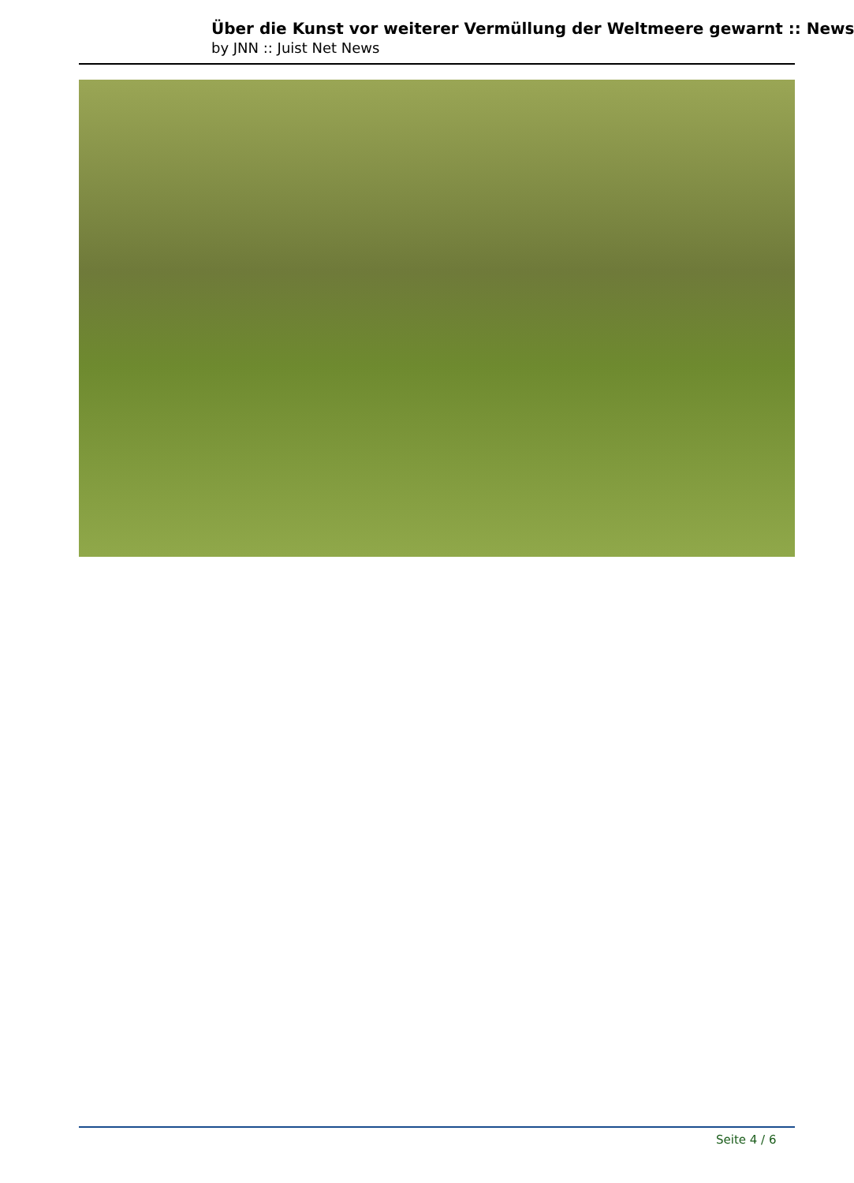Über die Kunst vor weiterer Vermüllung der Weltmeere gewarnt :: News
by JNN :: Juist Net News
Seite 4 / 6